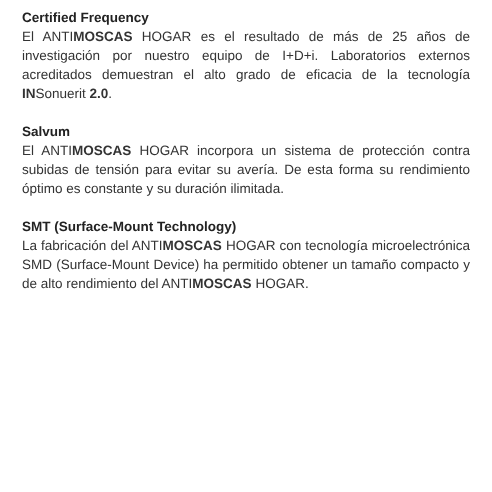Certified Frequency
El ANTIMOSCAS HOGAR es el resultado de más de 25 años de investigación por nuestro equipo de I+D+i. Laboratorios externos acreditados demuestran el alto grado de eficacia de la tecnología INSonuerit 2.0.
Salvum
El ANTIMOSCAS HOGAR incorpora un sistema de protección contra subidas de tensión para evitar su avería. De esta forma su rendimiento óptimo es constante y su duración ilimitada.
SMT (Surface-Mount Technology)
La fabricación del ANTIMOSCAS HOGAR con tecnología microelectrónica SMD (Surface-Mount Device) ha permitido obtener un tamaño compacto y de alto rendimiento del ANTIMOSCAS HOGAR.